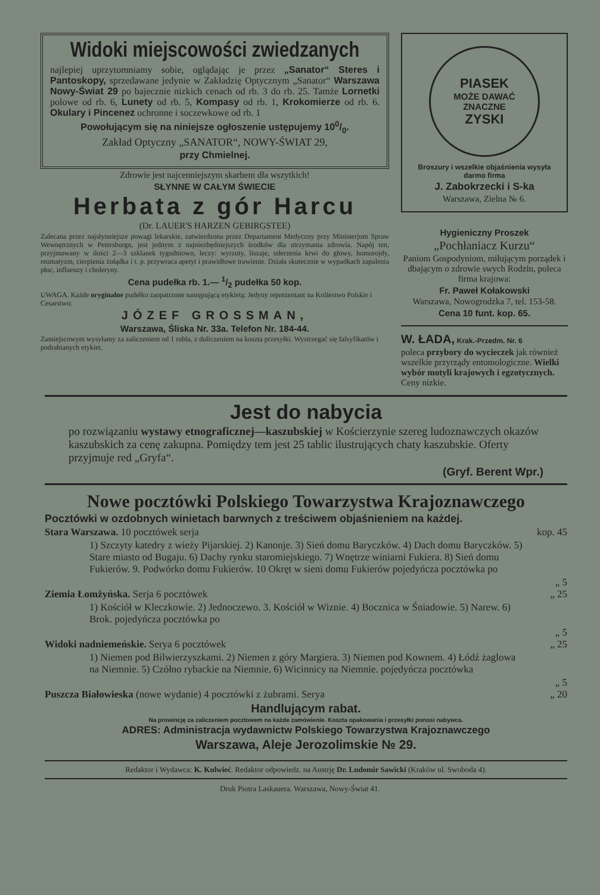Widoki miejscowości zwiedzanych
najlepiej uprzytomniamy sobie, oglądając je przez „Sanator“ Steres i Pantoskopy, sprzedawane jedynie w Zakładzię Optycznym „Sanator“ Warszawa Nowy-Świat 29 po bajecznie nizkich cenach od rb. 3 do rb. 25. Tamże Lornetki polowe od rb. 6, Lunety od rb. 5, Kompasy od rb. 1, Krokomierze od rb. 6. Okulary i Pincenez ochronne i soczewkowe od rb. 1
Powołującym się na niniejsze ogłoszenie ustępujemy 100/0.
Zakład Optyczny „SANATOR“, NOWY-ŚWIAT 29,
przy Chmielnej.
Zdrowie jest najcenniejszym skarbem dla wszytkich!
SŁYNNE W CAŁYM ŚWIECIE
Herbata z gór Harcu
(Dr. LAUER'S HARZEN GEBIRGSTEE)
Zalecana przez najsłynniejsze powagi lekarskie, zatwierdzona przez Departament Medyczny przy Ministerjum Spraw Wewnętrznych w Petersburgn, jest jednym z najniezbędniejszych środków dla utrzymania zdrowia. Napój ten, przyjmowany w ilości 2—3 szklanek tygodniowo, leczy: wyrzuty, liszaje, uderzenia krwi do głowy, homorojdy, reumatyzm, cierpienia żołądka i t. p. przywraca apetyt i prawidłowe trawienie. Działa skutecznie w wypadkach zapalenia płuc, influenzy i choleryny.
Cena pudełka rb. 1.— 1/2 pudełka 50 kop.
UWAGA. Każde oryginalne pudełko zaopatrzone następującą etykietą: Jedyny reprezentant na Królestwo Polskie i Cesarstwo:
JÓZEF GROSSMAN,
Warszawa, Śliska Nr. 33a. Telefon Nr. 184-44.
Zamiejscowym wysyłamy za zaliczeniem od 1 rubla, z doliczeniem na koszta przesyłki. Wystrzegać się falsyfikatów i podrabianych etykiet.
PIASEK
MOŻE DAWAĆ
ZNACZNE
ZYSKI
Broszury i wszelkie objaśnienia wysyła darmo firma
J. Zabokrzecki i S-ka
Warszawa, Zielna № 6.
Hygieniczny Proszek
„Pochłaniacz Kurzu“
Paniom Gospodyniom, miłującym porządek i dbającym o zdrowie swych Rodzin, poleca firma krajowa:
Fr. Paweł Kołakowski
Warszawa, Nowogrodzka 7, tel. 153-58.
Cena 10 funt. kop. 65.
W. ŁADA, Krak.-Przedm. Nr. 6
poleca przybory do wycieczek jak również wszelkie przyrządy entomologiczne. Wielki wybór motyli krajowych i egzotycznych. Ceny nizkie.
Jest do nabycia
po rozwiązaniu wystawy etnograficznej—kaszubskiej w Kościerzynie szereg ludoznawczych okazów kaszubskich za cenę zakupna. Pomiędzy tem jest 25 tablic ilustrujących chaty kaszubskie. Oferty przyjmuje red „Gryfa“.
(Gryf. Berent Wpr.)
Nowe pocztówki Polskiego Towarzystwa Krajoznawczego
Pocztówki w ozdobnych winietach barwnych z treściwem objaśnieniem na każdej.
Stara Warszawa. 10 pocztówek serja kop. 45
1) Szczyty katedry z wieży Pijarskiej. 2) Kanonje. 3) Sień domu Baryczków. 4) Dach domu Baryczków. 5) Stare miasto od Bugaju. 6) Dachy rynku staromiejskiego. 7) Wnętrze winiarni Fukiera. 8) Sień domu Fukierów. 9. Podwórko domu Fukierów. 10 Okręt w sieni domu Fukierów pojedyńcza pocztówka po
„ 5
Ziemia Łomżyńska. Serja 6 pocztówek „ 25
1) Kościół w Kleczkowie. 2) Jednoczewo. 3. Kościół w Wiznie. 4) Bocznica w Śniadowie. 5) Narew. 6) Brok. pojedyńcza pocztówka po
„ 5
Widoki nadniemeńskie. Serya 6 pocztówek „ 25
1) Niemen pod Bilwierzyszkami. 2) Niemen z góry Margiera. 3) Niemen pod Kownem. 4) Łódź żaglowa na Niemnie. 5) Czółno rybackie na Niemnie. 6) Wicinnicy na Niemnie. pojedyńcza pocztówka
„ 5
Puszcza Białowieska (nowe wydanie) 4 pocztówki z żubrami. Serya „ 20
Handlującym rabat.
Na prowincję za zaliczeniem pocztowem na każde zamówienie. Koszta opakowania i przesyłki ponosi nabywca.
ADRES: Administracja wydawnictw Polskiego Towarzystwa Krajoznawczego
Warszawa, Aleje Jerozolimskie № 29.
Redaktor i Wydawca: K. Kulwieć. Redaktor odpowiedz. na Austrję Dr. Ludomir Sawicki (Kraków ul. Swoboda 4).
Druk Piotra Laskauera. Warszawa, Nowy-Świat 41.